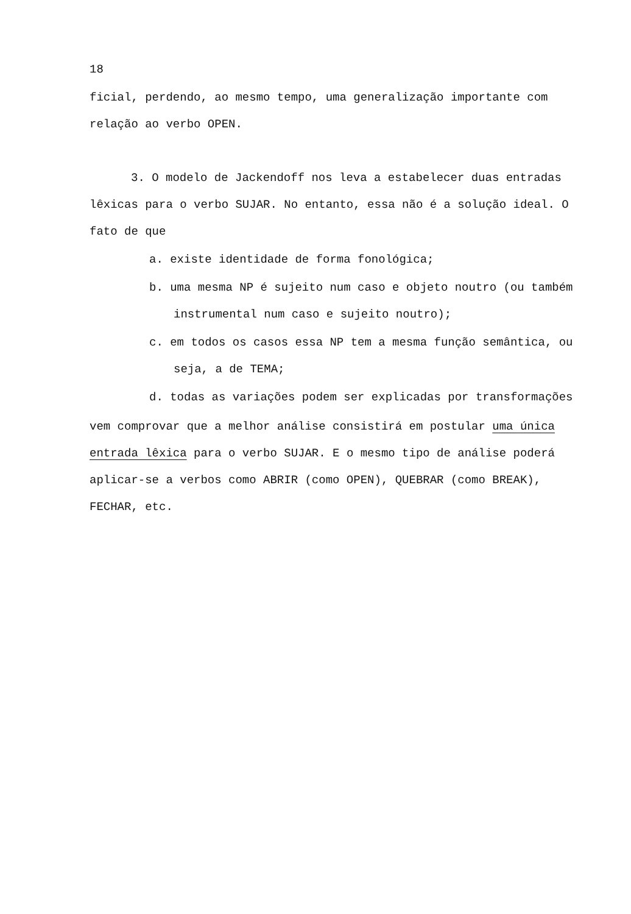18
ficial, perdendo, ao mesmo tempo, uma generalização importante com relação ao verbo OPEN.
3. O modelo de Jackendoff nos leva a estabelecer duas entradas lêxicas para o verbo SUJAR. No entanto, essa não é a solução ideal. O fato de que
a. existe identidade de forma fonológica;
b. uma mesma NP é sujeito num caso e objeto noutro (ou também instrumental num caso e sujeito noutro);
c. em todos os casos essa NP tem a mesma função semântica, ou seja, a de TEMA;
d. todas as variações podem ser explicadas por transformações
vem comprovar que a melhor análise consistirá em postular uma única entrada lêxica para o verbo SUJAR. E o mesmo tipo de análise poderá aplicar-se a verbos como ABRIR (como OPEN), QUEBRAR (como BREAK), FECHAR, etc.